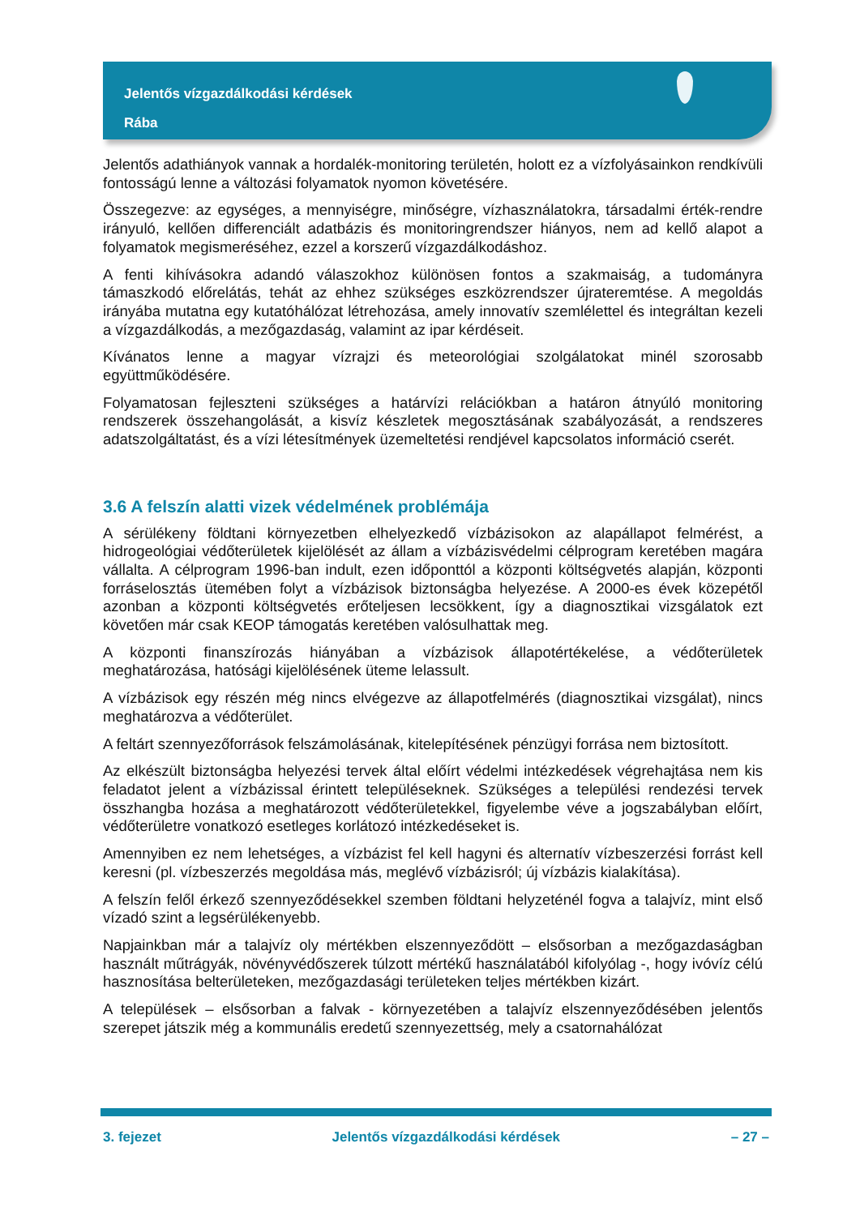Jelentős vízgazdálkodási kérdések
Rába
Jelentős adathiányok vannak a hordalék-monitoring területén, holott ez a vízfolyásainkon rendkívüli fontosságú lenne a változási folyamatok nyomon követésére.
Összegezve: az egységes, a mennyiségre, minőségre, vízhasználatokra, társadalmi érték-rendre irányuló, kellően differenciált adatbázis és monitoringrendszer hiányos, nem ad kellő alapot a folyamatok megismeréséhez, ezzel a korszerű vízgazdálkodáshoz.
A fenti kihívásokra adandó válaszokhoz különösen fontos a szakmaiság, a tudományra támaszkodó előrelátás, tehát az ehhez szükséges eszközrendszer újrateremtése. A megoldás irányába mutatna egy kutatóhálózat létrehozása, amely innovatív szemlélettel és integráltan kezeli a vízgazdálkodás, a mezőgazdaság, valamint az ipar kérdéseit.
Kívánatos lenne a magyar vízrajzi és meteorológiai szolgálatokat minél szorosabb együttműködésére.
Folyamatosan fejleszteni szükséges a határvízi relációkban a határon átnyúló monitoring rendszerek összehangolását, a kisvíz készletek megosztásának szabályozását, a rendszeres adatszolgáltatást, és a vízi létesítmények üzemeltetési rendjével kapcsolatos információ cserét.
3.6 A felszín alatti vizek védelmének problémája
A sérülékeny földtani környezetben elhelyezkedő vízbázisokon az alapállapot felmérést, a hidrogeológiai védőterületek kijelölését az állam a vízbázisvédelmi célprogram keretében magára vállalta. A célprogram 1996-ban indult, ezen időponttól a központi költségvetés alapján, központi forráselosztás ütemében folyt a vízbázisok biztonságba helyezése. A 2000-es évek közepétől azonban a központi költségvetés erőteljesen lecsökkent, így a diagnosztikai vizsgálatok ezt követően már csak KEOP támogatás keretében valósulhattak meg.
A központi finanszírozás hiányában a vízbázisok állapotértékelése, a védőterületek meghatározása, hatósági kijelölésének üteme lelassult.
A vízbázisok egy részén még nincs elvégezve az állapotfelmérés (diagnosztikai vizsgálat), nincs meghatározva a védőterület.
A feltárt szennyezőforrások felszámolásának, kitelepítésének pénzügyi forrása nem biztosított.
Az elkészült biztonságba helyezési tervek által előírt védelmi intézkedések végrehajtása nem kis feladatot jelent a vízbázissal érintett településeknek. Szükséges a települési rendezési tervek összhangba hozása a meghatározott védőterületekkel, figyelembe véve a jogszabályban előírt, védőterületre vonatkozó esetleges korlátozó intézkedéseket is.
Amennyiben ez nem lehetséges, a vízbázist fel kell hagyni és alternatív vízbeszerzési forrást kell keresni (pl. vízbeszerzés megoldása más, meglévő vízbázisról; új vízbázis kialakítása).
A felszín felől érkező szennyeződésekkel szemben földtani helyzeténél fogva a talajvíz, mint első vízadó szint a legsérülékenyebb.
Napjainkban már a talajvíz oly mértékben elszennyeződött – elsősorban a mezőgazdaságban használt műtrágyák, növényvédőszerek túlzott mértékű használatából kifolyólag -, hogy ivóvíz célú hasznosítása belterületeken, mezőgazdasági területeken teljes mértékben kizárt.
A települések – elsősorban a falvak - környezetében a talajvíz elszennyeződésében jelentős szerepet játszik még a kommunális eredetű szennyezettség, mely a csatornahálózat
3. fejezet Jelentős vízgazdálkodási kérdések – 27 –